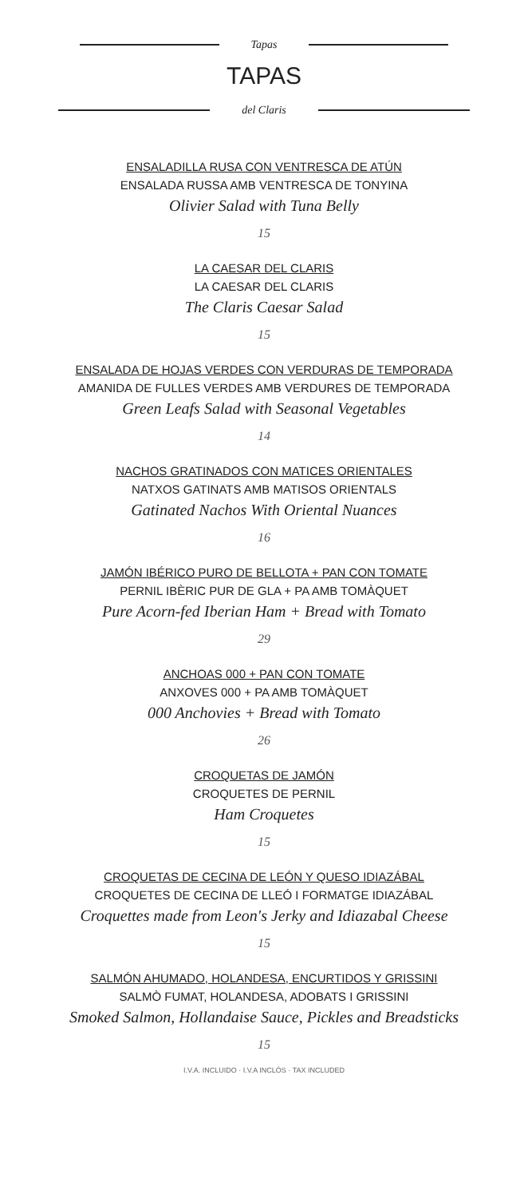Tapas
TAPAS
del Claris
ENSALADILLA RUSA CON VENTRESCA DE ATÚN
ENSALADA RUSSA AMB VENTRESCA DE TONYINA
Olivier Salad with Tuna Belly
15
LA CAESAR DEL CLARIS
LA CAESAR DEL CLARIS
The Claris Caesar Salad
15
ENSALADA DE HOJAS VERDES CON VERDURAS DE TEMPORADA
AMANIDA DE FULLES VERDES AMB VERDURES DE TEMPORADA
Green Leafs Salad with Seasonal Vegetables
14
NACHOS GRATINADOS CON MATICES ORIENTALES
NATXOS GATINATS AMB MATISOS ORIENTALS
Gatinated Nachos With Oriental Nuances
16
JAMÓN IBÉRICO PURO DE BELLOTA + PAN CON TOMATE
PERNIL IBÈRIC PUR DE GLA + PA AMB TOMÀQUET
Pure Acorn-fed Iberian Ham + Bread with Tomato
29
ANCHOAS 000 + PAN CON TOMATE
ANXOVES 000 + PA AMB TOMÀQUET
000 Anchovies + Bread with Tomato
26
CROQUETAS DE JAMÓN
CROQUETES DE PERNIL
Ham Croquetes
15
CROQUETAS DE CECINA DE LEÓN Y QUESO IDIAZÁBAL
CROQUETES DE CECINA DE LLEÓ I FORMATGE IDIAZÁBAL
Croquettes made from Leon's Jerky and Idiazabal Cheese
15
SALMÓN AHUMADO, HOLANDESA, ENCURTIDOS Y GRISSINI
SALMÒ FUMAT, HOLANDESA, ADOBATS I GRISSINI
Smoked Salmon, Hollandaise Sauce, Pickles and Breadsticks
15
I.V.A. INCLUIDO · I.V.A INCLÓS · TAX INCLUDED